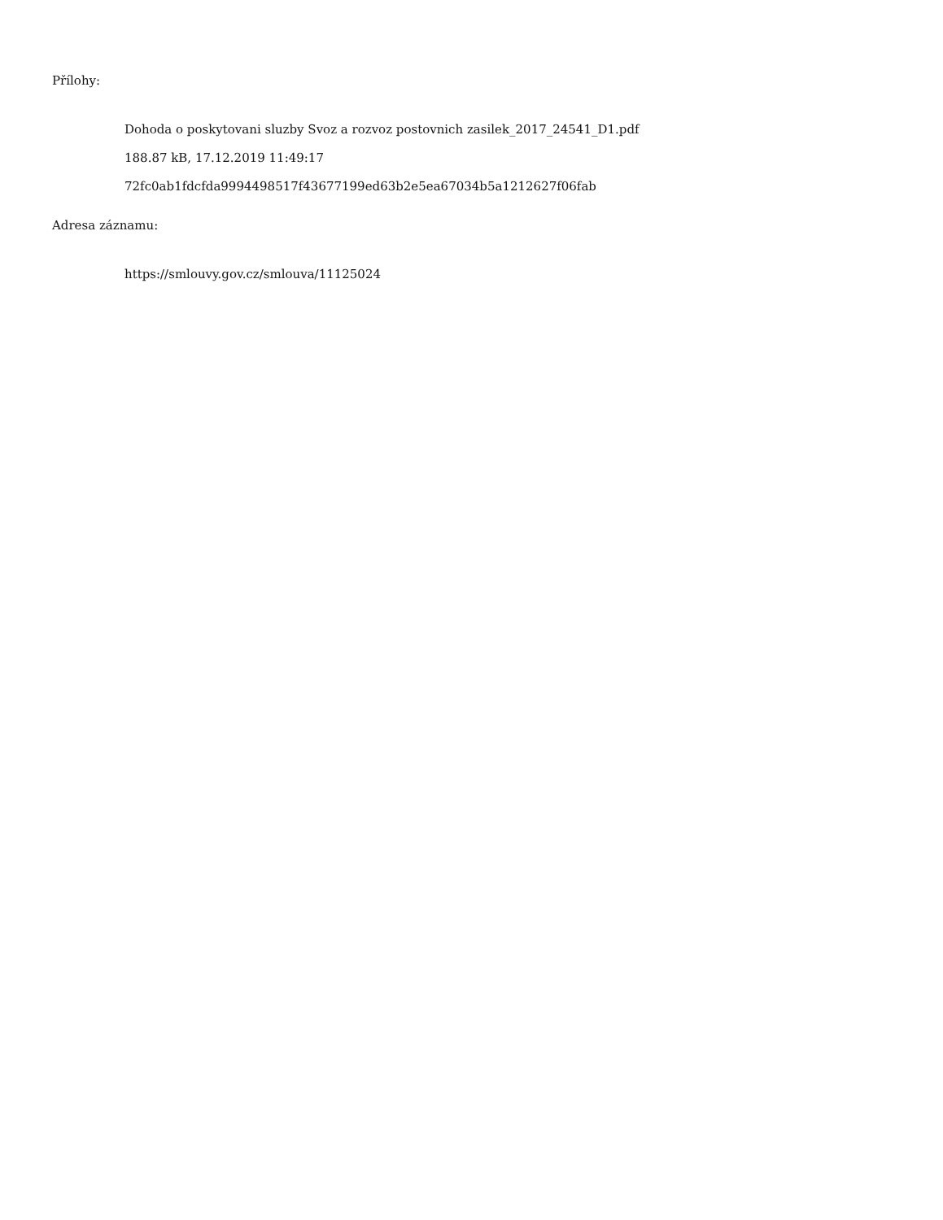Přílohy:
Dohoda o poskytovani sluzby Svoz a rozvoz postovnich zasilek_2017_24541_D1.pdf
188.87 kB, 17.12.2019 11:49:17
72fc0ab1fdcfda9994498517f43677199ed63b2e5ea67034b5a1212627f06fab
Adresa záznamu:
https://smlouvy.gov.cz/smlouva/11125024